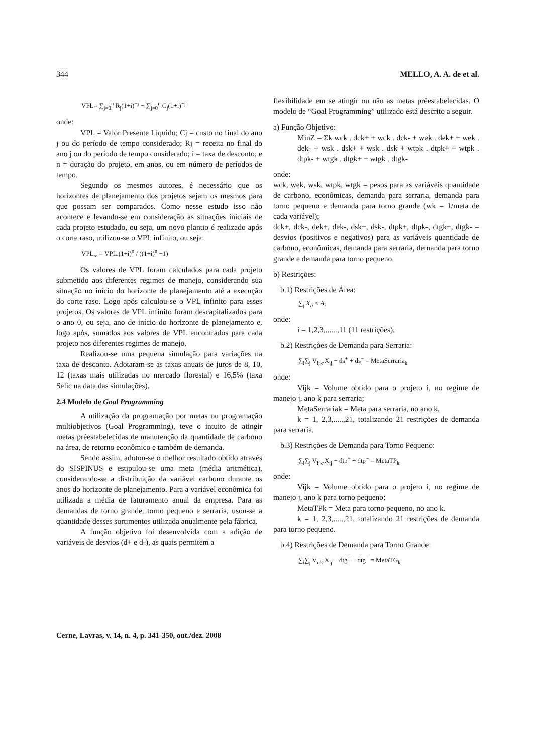344 MELLO, A. A. de et al.
VPL= ∑<sub>j=0</sub><sup>n</sup> R<sub>j</sub>(1+i)<sup>−j</sup> − ∑<sub>j=0</sub><sup>n</sup> C<sub>j</sub>(1+i)<sup>−j</sup>
onde:
VPL = Valor Presente Líquido; Cj = custo no final do ano j ou do período de tempo considerado; Rj = receita no final do ano j ou do período de tempo considerado; i = taxa de desconto; e n = duração do projeto, em anos, ou em número de períodos de tempo.
Segundo os mesmos autores, é necessário que os horizontes de planejamento dos projetos sejam os mesmos para que possam ser comparados. Como nesse estudo isso não acontece e levando-se em consideração as situações iniciais de cada projeto estudado, ou seja, um novo plantio é realizado após o corte raso, utilizou-se o VPL infinito, ou seja:
VPL<sub>∞</sub> = VPL.(1+i)<sup>n</sup> / ((1+i)<sup>n</sup> −1)
Os valores de VPL foram calculados para cada projeto submetido aos diferentes regimes de manejo, considerando sua situação no início do horizonte de planejamento até a execução do corte raso. Logo após calculou-se o VPL infinito para esses projetos. Os valores de VPL infinito foram descapitalizados para o ano 0, ou seja, ano de início do horizonte de planejamento e, logo após, somados aos valores de VPL encontrados para cada projeto nos diferentes regimes de manejo.
Realizou-se uma pequena simulação para variações na taxa de desconto. Adotaram-se as taxas anuais de juros de 8, 10, 12 (taxas mais utilizadas no mercado florestal) e 16,5% (taxa Selic na data das simulações).
2.4 Modelo de Goal Programming
A utilização da programação por metas ou programação multiobjetivos (Goal Programming), teve o intuito de atingir metas préestabelecidas de manutenção da quantidade de carbono na área, de retorno econômico e também de demanda.
Sendo assim, adotou-se o melhor resultado obtido através do SISPINUS e estipulou-se uma meta (média aritmética), considerando-se a distribuição da variável carbono durante os anos do horizonte de planejamento. Para a variável econômica foi utilizada a média de faturamento anual da empresa. Para as demandas de torno grande, torno pequeno e serraria, usou-se a quantidade desses sortimentos utilizada anualmente pela fábrica.
A função objetivo foi desenvolvida com a adição de variáveis de desvios (d+ e d-), as quais permitem a
flexibilidade em se atingir ou não as metas préestabelecidas. O modelo de “Goal Programming” utilizado está descrito a seguir.
a) Função Objetivo:
MinZ = Σk wck . dck+ + wck . dck- + wek . dek+ + wek . dek- + wsk . dsk+ + wsk . dsk + wtpk . dtpk+ + wtpk . dtpk- + wtgk . dtgk+ + wtgk . dtgk-
onde:
wck, wek, wsk, wtpk, wtgk = pesos para as variáveis quantidade de carbono, econômicas, demanda para serraria, demanda para torno pequeno e demanda para torno grande (wk = 1/meta de cada variável);
dck+, dck-, dek+, dek-, dsk+, dsk-, dtpk+, dtpk-, dtgk+, dtgk- = desvios (positivos e negativos) para as variáveis quantidade de carbono, econômicas, demanda para serraria, demanda para torno grande e demanda para torno pequeno.
b) Restrições:
b.1) Restrições de Área:
∑<sub>j</sub> X<sub>ij</sub> ≤ A<sub>i</sub>
onde:
i = 1,2,3,......,11 (11 restrições).
b.2) Restrições de Demanda para Serraria:
∑<sub>i</sub>∑<sub>j</sub> V<sub>ijk</sub>.X<sub>ij</sub> − ds<sup>+</sup> + ds<sup>−</sup> = MetaSerraria<sub>k</sub>
onde:
Vijk = Volume obtido para o projeto i, no regime de manejo j, ano k para serraria;
MetaSerrariak = Meta para serraria, no ano k.
k = 1, 2,3,.....,21, totalizando 21 restrições de demanda para serraria.
b.3) Restrições de Demanda para Torno Pequeno:
∑<sub>i</sub>∑<sub>j</sub> V<sub>ijk</sub>.X<sub>ij</sub> − dtp<sup>+</sup> + dtp<sup>−</sup> = MetaTP<sub>k</sub>
onde:
Vijk = Volume obtido para o projeto i, no regime de manejo j, ano k para torno pequeno;
MetaTPk = Meta para torno pequeno, no ano k.
k = 1, 2,3,.....,21, totalizando 21 restrições de demanda para torno pequeno.
b.4) Restrições de Demanda para Torno Grande:
∑<sub>i</sub>∑<sub>j</sub> V<sub>ijk</sub>.X<sub>ij</sub> − dtg<sup>+</sup> + dtg<sup>−</sup> = MetaTG<sub>k</sub>
Cerne, Lavras, v. 14, n. 4, p. 341-350, out./dez. 2008